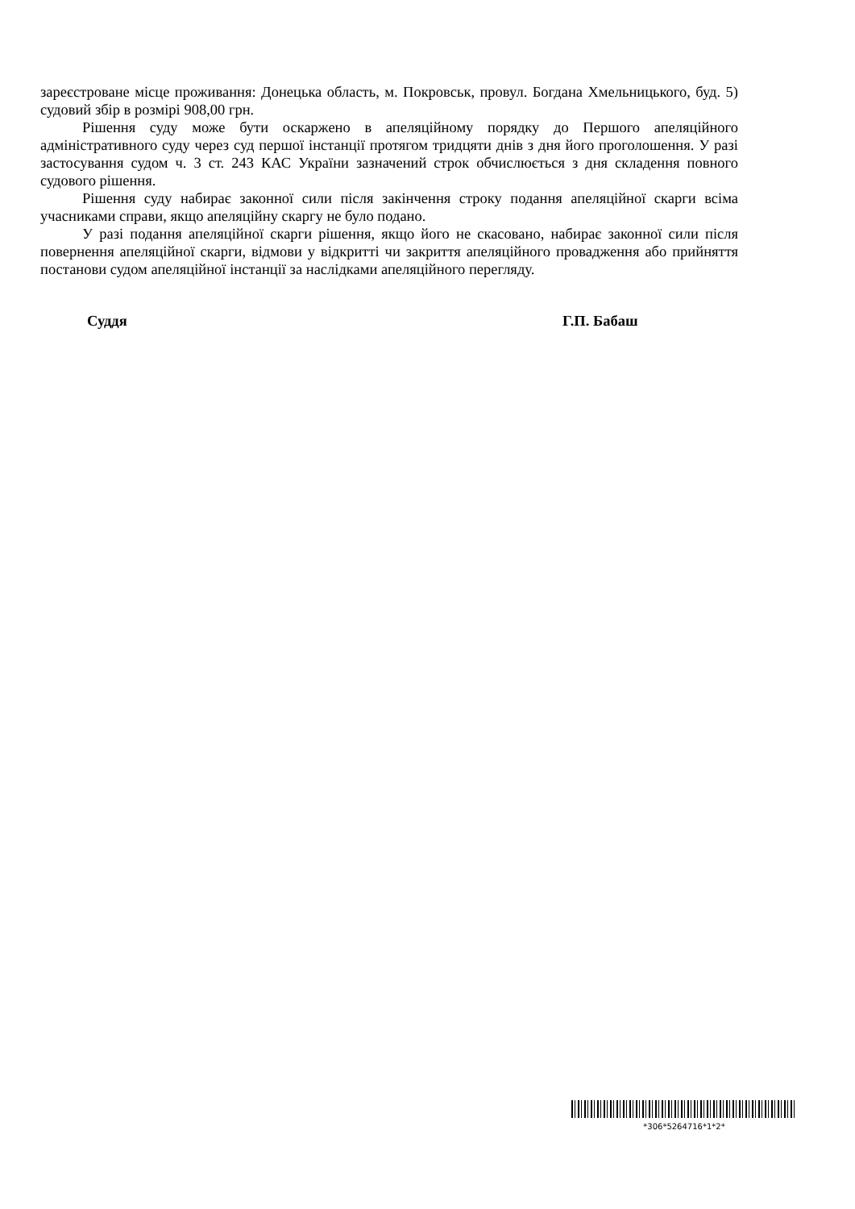зареєстроване місце проживання: Донецька область, м. Покровськ, провул. Богдана Хмельницького, буд. 5) судовий збір в розмірі 908,00 грн.
Рішення суду може бути оскаржено в апеляційному порядку до Першого апеляційного адміністративного суду через суд першої інстанції протягом тридцяти днів з дня його проголошення. У разі застосування судом ч. 3 ст. 243 КАС України зазначений строк обчислюється з дня складення повного судового рішення.
Рішення суду набирає законної сили після закінчення строку подання апеляційної скарги всіма учасниками справи, якщо апеляційну скаргу не було подано.
У разі подання апеляційної скарги рішення, якщо його не скасовано, набирає законної сили після повернення апеляційної скарги, відмови у відкритті чи закриття апеляційного провадження або прийняття постанови судом апеляційної інстанції за наслідками апеляційного перегляду.
Суддя Г.П. Бабаш
*306*5264716*1*2*